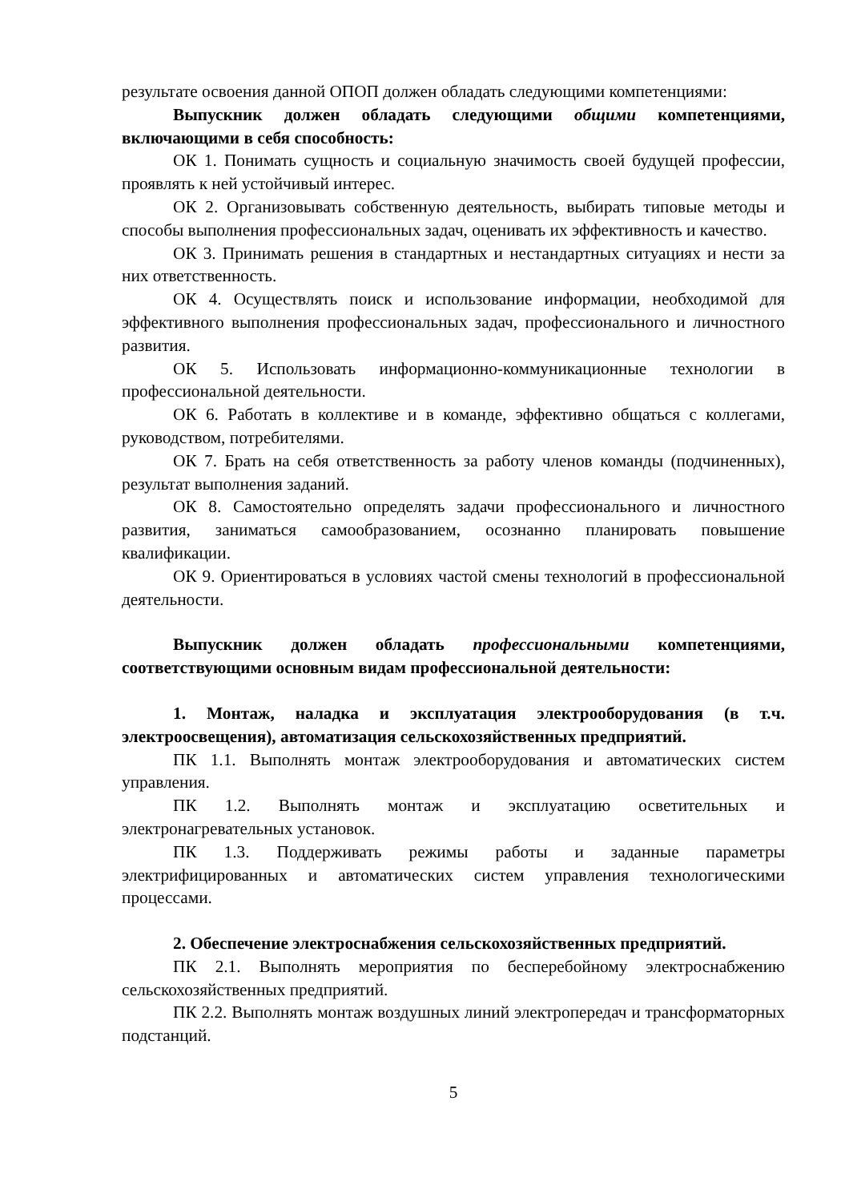результате освоения данной ОПОП должен обладать следующими компетенциями:
Выпускник должен обладать следующими общими компетенциями, включающими в себя способность:
ОК 1. Понимать сущность и социальную значимость своей будущей профессии, проявлять к ней устойчивый интерес.
ОК 2. Организовывать собственную деятельность, выбирать типовые методы и способы выполнения профессиональных задач, оценивать их эффективность и качество.
ОК 3. Принимать решения в стандартных и нестандартных ситуациях и нести за них ответственность.
ОК 4. Осуществлять поиск и использование информации, необходимой для эффективного выполнения профессиональных задач, профессионального и личностного развития.
ОК 5. Использовать информационно-коммуникационные технологии в профессиональной деятельности.
ОК 6. Работать в коллективе и в команде, эффективно общаться с коллегами, руководством, потребителями.
ОК 7. Брать на себя ответственность за работу членов команды (подчиненных), результат выполнения заданий.
ОК 8. Самостоятельно определять задачи профессионального и личностного развития, заниматься самообразованием, осознанно планировать повышение квалификации.
ОК 9. Ориентироваться в условиях частой смены технологий в профессиональной деятельности.
Выпускник должен обладать профессиональными компетенциями, соответствующими основным видам профессиональной деятельности:
1. Монтаж, наладка и эксплуатация электрооборудования (в т.ч. электроосвещения), автоматизация сельскохозяйственных предприятий.
ПК 1.1. Выполнять монтаж электрооборудования и автоматических систем управления.
ПК 1.2. Выполнять монтаж и эксплуатацию осветительных и электронагревательных установок.
ПК 1.3. Поддерживать режимы работы и заданные параметры электрифицированных и автоматических систем управления технологическими процессами.
2. Обеспечение электроснабжения сельскохозяйственных предприятий.
ПК 2.1. Выполнять мероприятия по бесперебойному электроснабжению сельскохозяйственных предприятий.
ПК 2.2. Выполнять монтаж воздушных линий электропередач и трансформаторных подстанций.
5